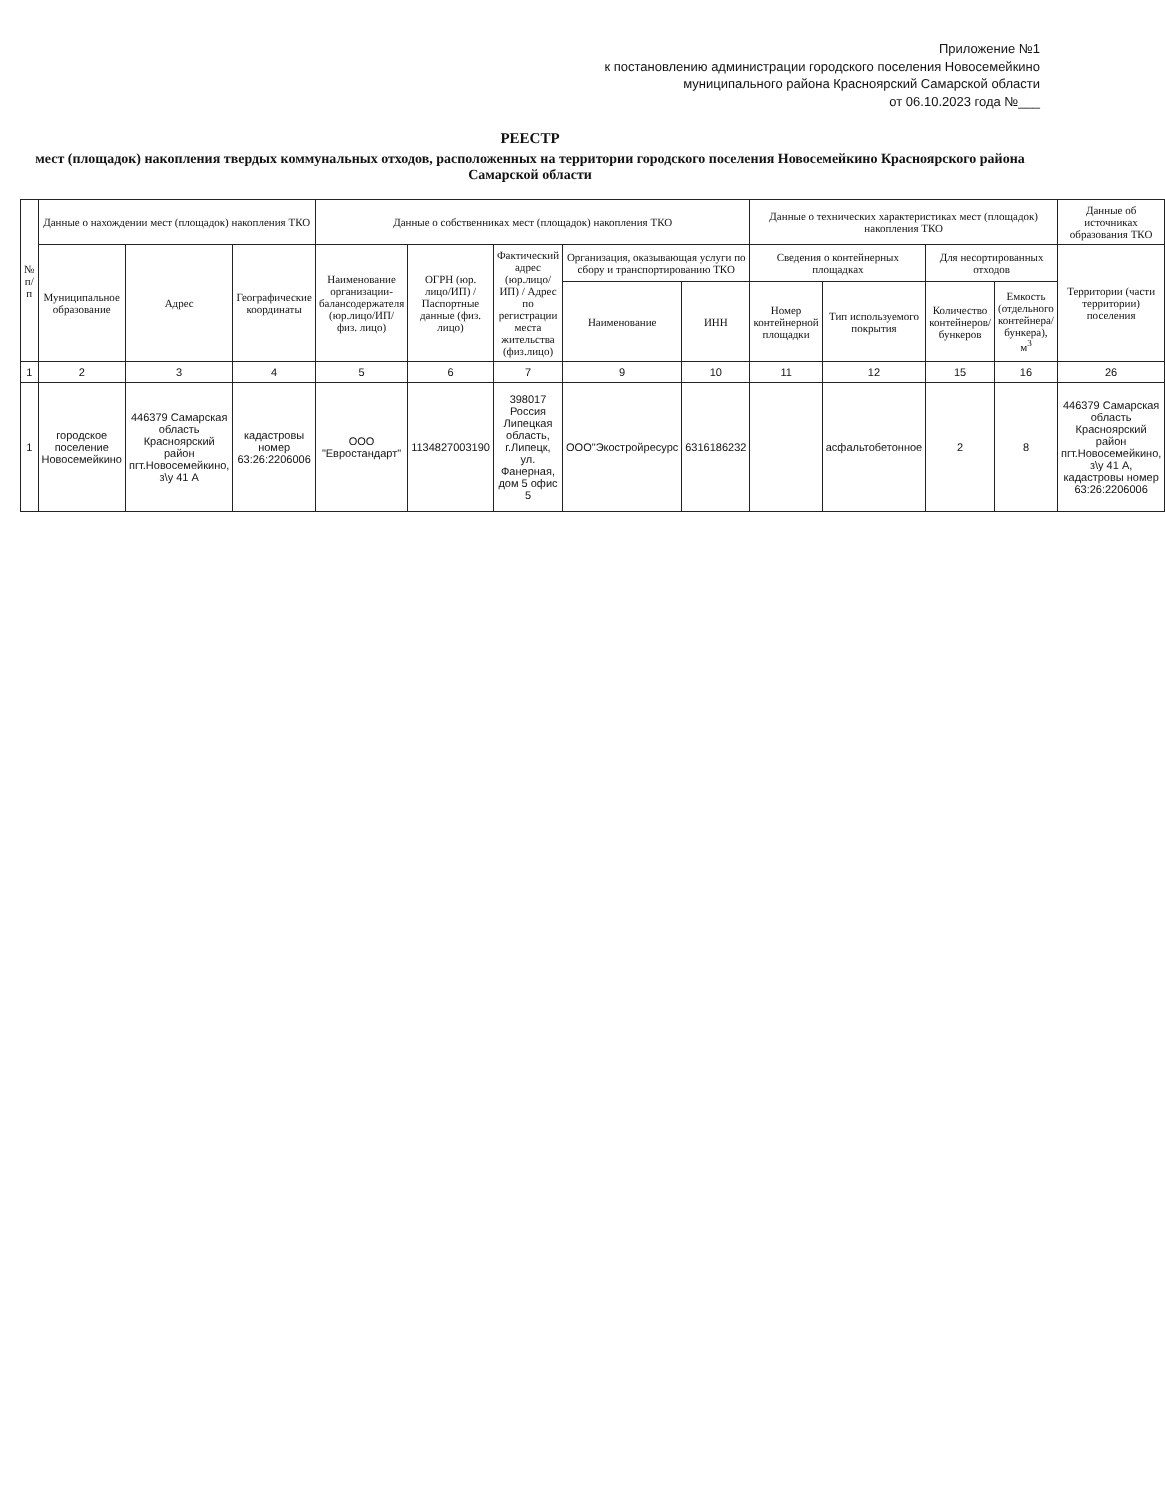Приложение №1
к постановлению администрации городского поселения Новосемейкино
муниципального района Красноярский Самарской области
от 06.10.2023 года №___
РЕЕСТР
мест (площадок) накопления твердых коммунальных отходов, расположенных на территории городского поселения Новосемейкино Красноярского района Самарской области
| № п/п | Данные о нахождении мест (площадок) накопления ТКО | | | Данные о собственниках мест (площадок) накопления ТКО | | | | | Данные о технических характеристиках мест (площадок) накопления ТКО | | | | Данные об источниках образования ТКО |
| --- | --- | --- | --- | --- | --- | --- | --- | --- | --- | --- | --- | --- | --- |
| | Муниципальное образование | Адрес | Географические координаты | Наименование организации-балансодержателя (юр.лицо/ИП/ физ. лицо) | ОГРН (юр. лицо/ИП) / Паспортные данные (физ. лицо) | Фактический адрес (юр.лицо/ИП) / Адрес по регистрации места жительства (физ.лицо) | Организация, оказывающая услуги по сбору и транспортированию ТКО | | Сведения о контейнерных площадках | | Для несортированных отходов | | Территории (части территории) поселения |
| | | | | | | | Наименование | ИНН | Номер контейнерной площадки | Тип используемого покрытия | Количество контейнеров/ бункеров | Емкость (отдельного контейнера/ бункера), м<sup>3</sup> | |
| 1 | 2 | 3 | 4 | 5 | 6 | 7 | 9 | 10 | 11 | 12 | 15 | 16 | 26 |
| 1 | городское поселение Новосемейкино | 446379 Самарская область Красноярский район пгт.Новосемейкино, з\у 41 А | кадастровы номер 63:26:2206006 | ООО "Евростандарт" | 1134827003190 | 398017 Россия Липецкая область, г.Липецк, ул. Фанерная, дом 5 офис 5 | ООО"Экостройресурс | 6316186232 | | асфальтобетонное | 2 | 8 | 446379 Самарская область Красноярский район пгт.Новосемейкино, з\у 41 А, кадастровы номер 63:26:2206006 |